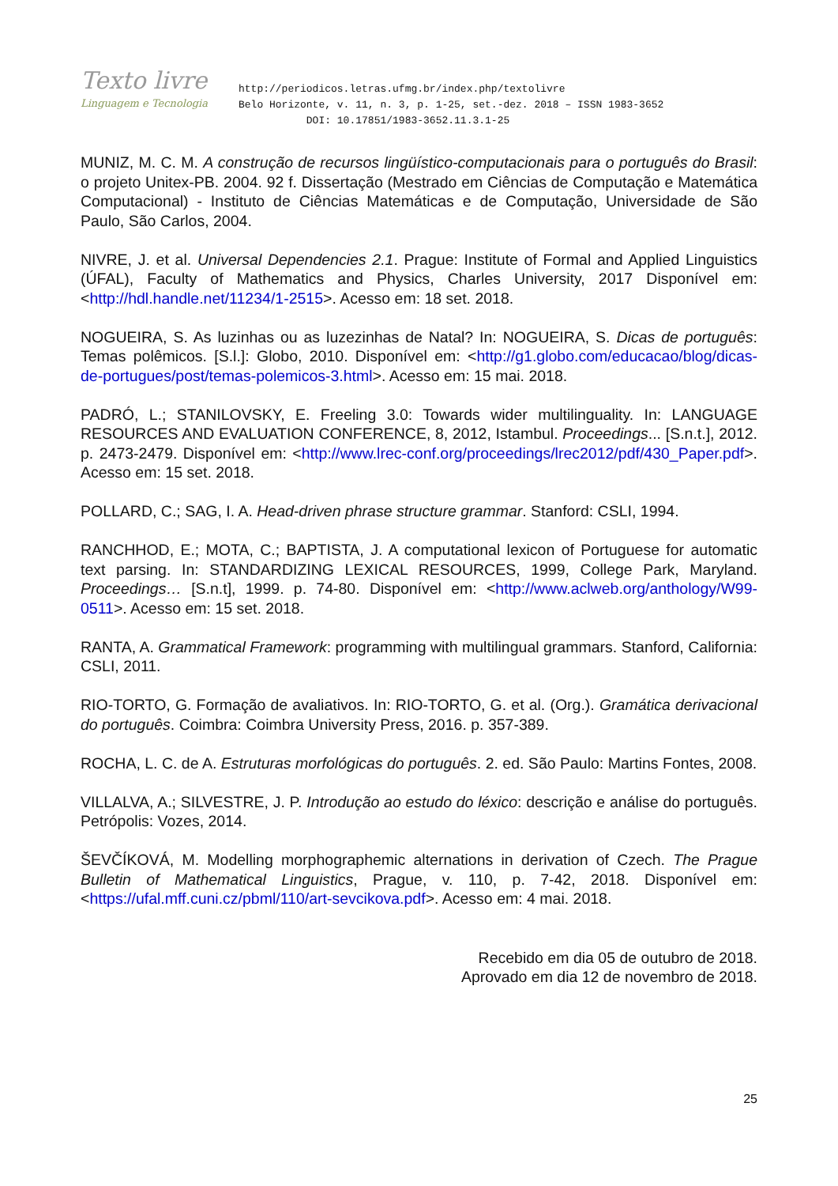Texto livre
Linguagem e Tecnologia
http://periodicos.letras.ufmg.br/index.php/textolivre
Belo Horizonte, v. 11, n. 3, p. 1-25, set.-dez. 2018 – ISSN 1983-3652
DOI: 10.17851/1983-3652.11.3.1-25
MUNIZ, M. C. M. A construção de recursos lingüístico-computacionais para o português do Brasil: o projeto Unitex-PB. 2004. 92 f. Dissertação (Mestrado em Ciências de Computação e Matemática Computacional) - Instituto de Ciências Matemáticas e de Computação, Universidade de São Paulo, São Carlos, 2004.
NIVRE, J. et al. Universal Dependencies 2.1. Prague: Institute of Formal and Applied Linguistics (ÚFAL), Faculty of Mathematics and Physics, Charles University, 2017 Disponível em: <http://hdl.handle.net/11234/1-2515>. Acesso em: 18 set. 2018.
NOGUEIRA, S. As luzinhas ou as luzezinhas de Natal? In: NOGUEIRA, S. Dicas de português: Temas polêmicos. [S.l.]: Globo, 2010. Disponível em: <http://g1.globo.com/educacao/blog/dicas-de-portugues/post/temas-polemicos-3.html>. Acesso em: 15 mai. 2018.
PADRÓ, L.; STANILOVSKY, E. Freeling 3.0: Towards wider multilinguality. In: LANGUAGE RESOURCES AND EVALUATION CONFERENCE, 8, 2012, Istambul. Proceedings... [S.n.t.], 2012. p. 2473-2479. Disponível em: <http://www.lrec-conf.org/proceedings/lrec2012/pdf/430_Paper.pdf>. Acesso em: 15 set. 2018.
POLLARD, C.; SAG, I. A. Head-driven phrase structure grammar. Stanford: CSLI, 1994.
RANCHHOD, E.; MOTA, C.; BAPTISTA, J. A computational lexicon of Portuguese for automatic text parsing. In: STANDARDIZING LEXICAL RESOURCES, 1999, College Park, Maryland. Proceedings… [S.n.t], 1999. p. 74-80. Disponível em: <http://www.aclweb.org/anthology/W99-0511>. Acesso em: 15 set. 2018.
RANTA, A. Grammatical Framework: programming with multilingual grammars. Stanford, California: CSLI, 2011.
RIO-TORTO, G. Formação de avaliativos. In: RIO-TORTO, G. et al. (Org.). Gramática derivacional do português. Coimbra: Coimbra University Press, 2016. p. 357-389.
ROCHA, L. C. de A. Estruturas morfológicas do português. 2. ed. São Paulo: Martins Fontes, 2008.
VILLALVA, A.; SILVESTRE, J. P. Introdução ao estudo do léxico: descrição e análise do português. Petrópolis: Vozes, 2014.
ŠEVČÍKOVÁ, M. Modelling morphographemic alternations in derivation of Czech. The Prague Bulletin of Mathematical Linguistics, Prague, v. 110, p. 7-42, 2018. Disponível em: <https://ufal.mff.cuni.cz/pbml/110/art-sevcikova.pdf>. Acesso em: 4 mai. 2018.
Recebido em dia 05 de outubro de 2018.
Aprovado em dia 12 de novembro de 2018.
25